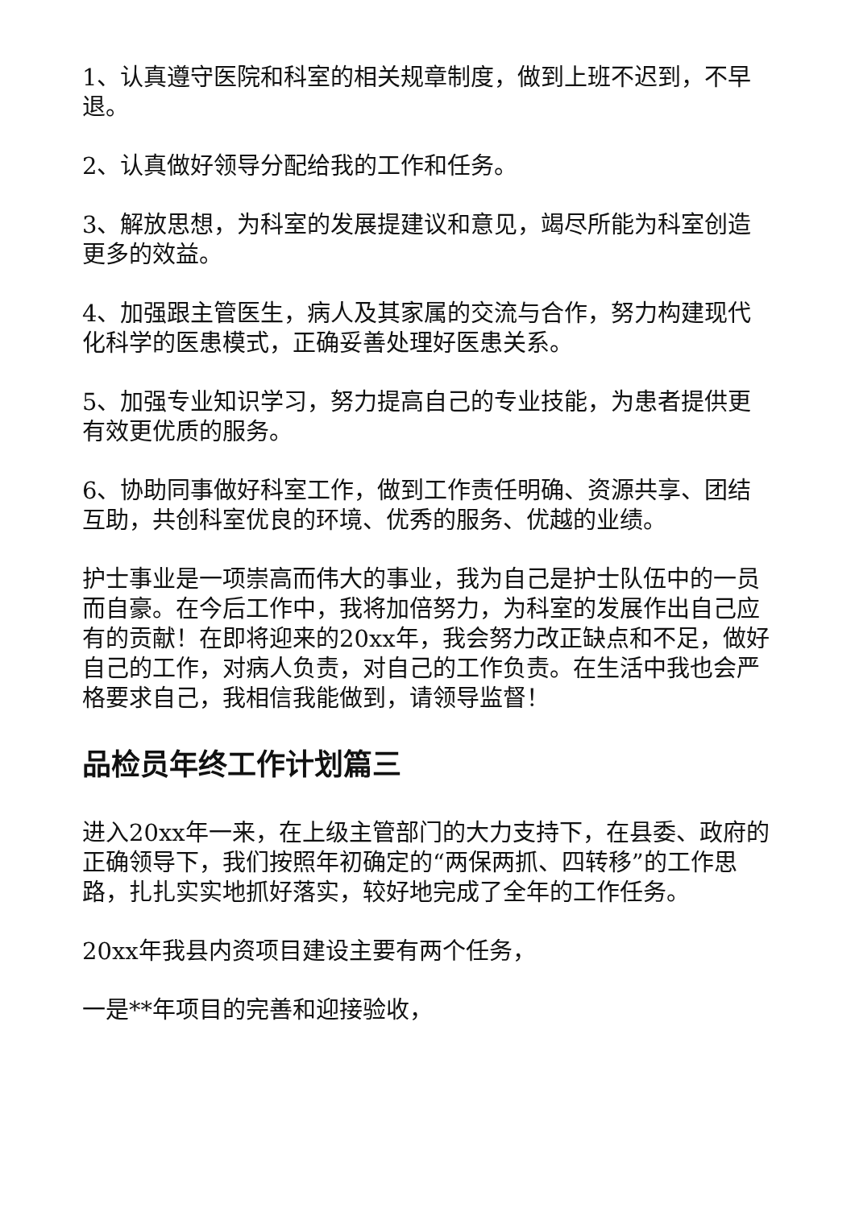1、认真遵守医院和科室的相关规章制度，做到上班不迟到，不早退。
2、认真做好领导分配给我的工作和任务。
3、解放思想，为科室的发展提建议和意见，竭尽所能为科室创造更多的效益。
4、加强跟主管医生，病人及其家属的交流与合作，努力构建现代化科学的医患模式，正确妥善处理好医患关系。
5、加强专业知识学习，努力提高自己的专业技能，为患者提供更有效更优质的服务。
6、协助同事做好科室工作，做到工作责任明确、资源共享、团结互助，共创科室优良的环境、优秀的服务、优越的业绩。
护士事业是一项崇高而伟大的事业，我为自己是护士队伍中的一员而自豪。在今后工作中，我将加倍努力，为科室的发展作出自己应有的贡献！在即将迎来的20xx年，我会努力改正缺点和不足，做好自己的工作，对病人负责，对自己的工作负责。在生活中我也会严格要求自己，我相信我能做到，请领导监督！
品检员年终工作计划篇三
进入20xx年一来，在上级主管部门的大力支持下，在县委、政府的正确领导下，我们按照年初确定的“两保两抓、四转移”的工作思路，扎扎实实地抓好落实，较好地完成了全年的工作任务。
20xx年我县内资项目建设主要有两个任务，
一是**年项目的完善和迎接验收，